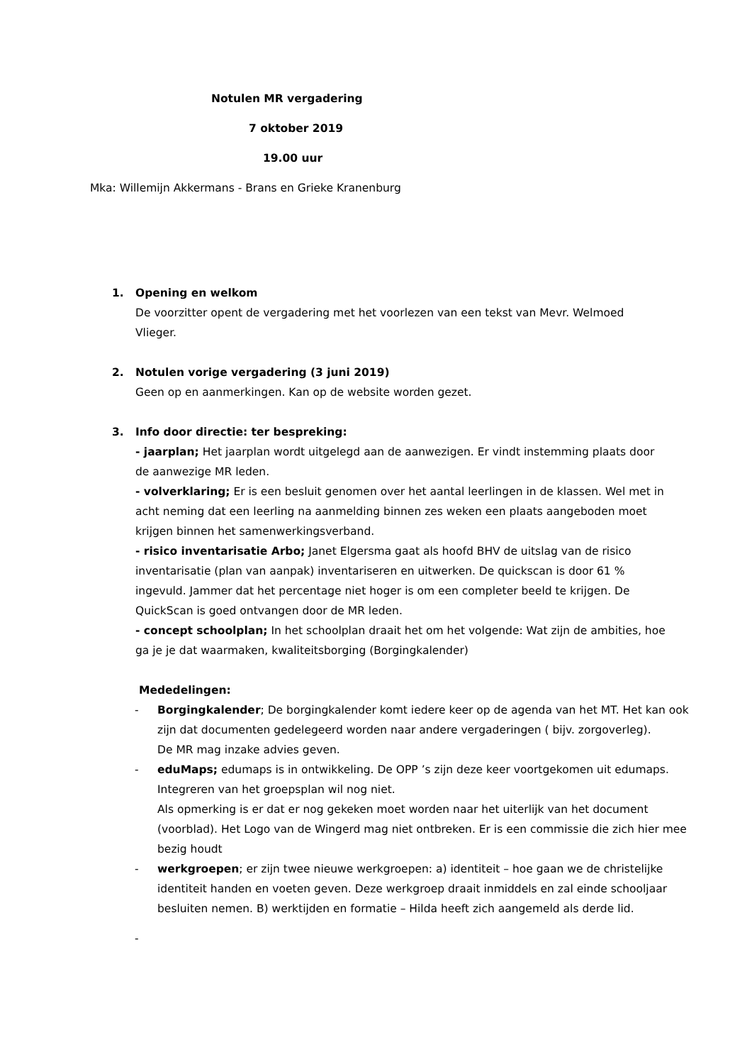Notulen MR vergadering
7 oktober 2019
19.00 uur
Mka: Willemijn Akkermans - Brans en Grieke Kranenburg
1. Opening en welkom
De voorzitter opent de vergadering met het voorlezen van een tekst van Mevr. Welmoed Vlieger.
2. Notulen vorige vergadering (3 juni 2019)
Geen op en aanmerkingen. Kan op de website worden gezet.
3. Info door directie: ter bespreking:
- jaarplan; Het jaarplan wordt uitgelegd aan de aanwezigen. Er vindt instemming plaats door de aanwezige MR leden.
- volverklaring; Er is een besluit genomen over het aantal leerlingen in de klassen. Wel met in acht neming dat een leerling na aanmelding binnen zes weken een plaats aangeboden moet krijgen binnen het samenwerkingsverband.
- risico inventarisatie Arbo; Janet Elgersma gaat als hoofd BHV de uitslag van de risico inventarisatie (plan van aanpak) inventariseren en uitwerken. De quickscan is door 61 % ingevuld. Jammer dat het percentage niet hoger is om een completer beeld te krijgen. De QuickScan is goed ontvangen door de MR leden.
- concept schoolplan; In het schoolplan draait het om het volgende: Wat zijn de ambities, hoe ga je je dat waarmaken, kwaliteitsborging (Borgingkalender)
Mededelingen:
- Borgingkalender; De borgingkalender komt iedere keer op de agenda van het MT. Het kan ook zijn dat documenten gedelegeerd worden naar andere vergaderingen ( bijv. zorgoverleg).
De MR mag inzake advies geven.
- eduMaps; edumaps is in ontwikkeling. De OPP ’s zijn deze keer voortgekomen uit edumaps. Integreren van het groepsplan wil nog niet.
Als opmerking is er dat er nog gekeken moet worden naar het uiterlijk van het document (voorblad). Het Logo van de Wingerd mag niet ontbreken. Er is een commissie die zich hier mee bezig houdt
- werkgroepen; er zijn twee nieuwe werkgroepen: a) identiteit – hoe gaan we de christelijke identiteit handen en voeten geven. Deze werkgroep draait inmiddels en zal einde schooljaar besluiten nemen. B) werktijden en formatie – Hilda heeft zich aangemeld als derde lid.
-